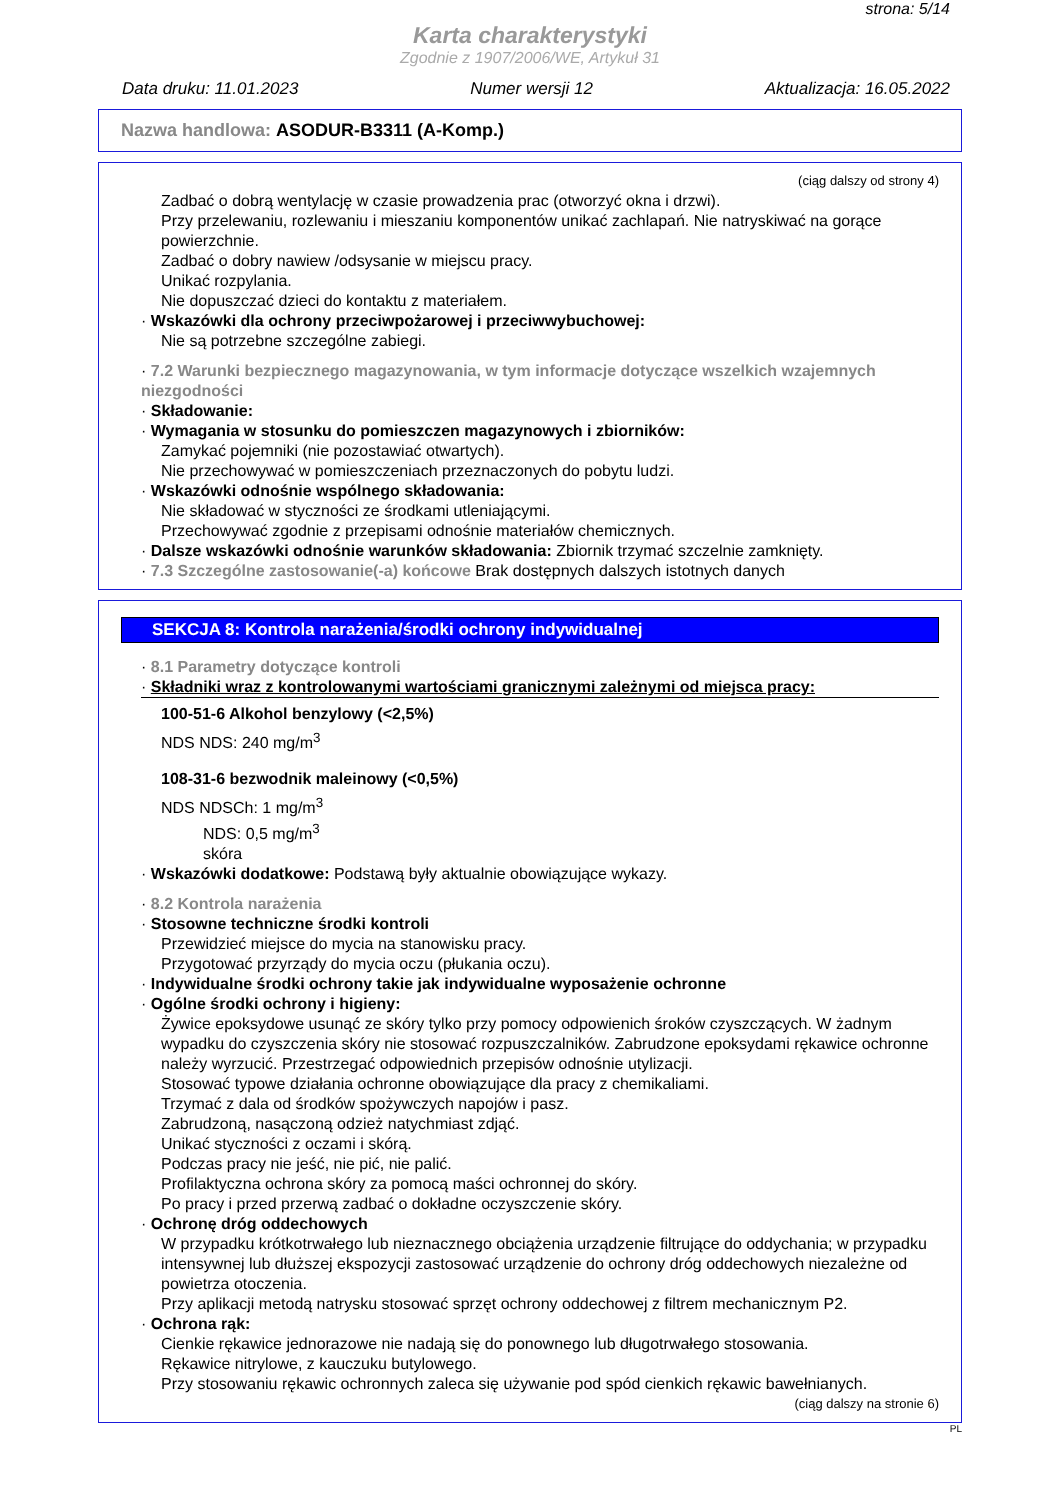strona: 5/14
Karta charakterystyki
Zgodnie z 1907/2006/WE, Artykuł 31
Data druku: 11.01.2023 Numer wersji 12 Aktualizacja: 16.05.2022
Nazwa handlowa: ASODUR-B3311 (A-Komp.)
(ciąg dalszy od strony 4)
Zadbać o dobrą wentylację w czasie prowadzenia prac (otworzyć okna i drzwi).
Przy przelewaniu, rozlewaniu i mieszaniu komponentów unikać zachlapań. Nie natryskiwać na gorące powierzchnie.
Zadbać o dobry nawiew /odsysanie w miejscu pracy.
Unikać rozpylania.
Nie dopuszczać dzieci do kontaktu z materiałem.
· Wskazówki dla ochrony przeciwpożarowej i przeciwwybuchowej:
Nie są potrzebne szczególne zabiegi.
· 7.2 Warunki bezpiecznego magazynowania, w tym informacje dotyczące wszelkich wzajemnych niezgodności
· Składowanie:
· Wymagania w stosunku do pomieszczen magazynowych i zbiorników:
Zamykać pojemniki (nie pozostawiać otwartych).
Nie przechowywać w pomieszczeniach przeznaczonych do pobytu ludzi.
· Wskazówki odnośnie wspólnego składowania:
Nie składować w styczności ze środkami utleniającymi.
Przechowywać zgodnie z przepisami odnośnie materiałów chemicznych.
· Dalsze wskazówki odnośnie warunków składowania: Zbiornik trzymać szczelnie zamknięty.
· 7.3 Szczególne zastosowanie(-a) końcowe Brak dostępnych dalszych istotnych danych
SEKCJA 8: Kontrola narażenia/środki ochrony indywidualnej
· 8.1 Parametry dotyczące kontroli
· Składniki wraz z kontrolowanymi wartościami granicznymi zależnymi od miejsca pracy:
100-51-6 Alkohol benzylowy (<2,5%)
NDS NDS: 240 mg/m<sup>3</sup>
108-31-6 bezwodnik maleinowy (<0,5%)
NDS NDSCh: 1 mg/m<sup>3</sup>
NDS: 0,5 mg/m<sup>3</sup>
skóra
· Wskazówki dodatkowe: Podstawą były aktualnie obowiązujące wykazy.
· 8.2 Kontrola narażenia
· Stosowne techniczne środki kontroli
Przewidzieć miejsce do mycia na stanowisku pracy.
Przygotować przyrządy do mycia oczu (płukania oczu).
· Indywidualne środki ochrony takie jak indywidualne wyposażenie ochronne
· Ogólne środki ochrony i higieny:
Żywice epoksydowe usunąć ze skóry tylko przy pomocy odpowienich śroków czyszczących. W żadnym wypadku do czyszczenia skóry nie stosować rozpuszczalników. Zabrudzone epoksydami rękawice ochronne należy wyrzucić. Przestrzegać odpowiednich przepisów odnośnie utylizacji.
Stosować typowe działania ochronne obowiązujące dla pracy z chemikaliami.
Trzymać z dala od środków spożywczych napojów i pasz.
Zabrudzoną, nasączoną odzież natychmiast zdjąć.
Unikać styczności z oczami i skórą.
Podczas pracy nie jeść, nie pić, nie palić.
Profilaktyczna ochrona skóry za pomocą maści ochronnej do skóry.
Po pracy i przed przerwą zadbać o dokładne oczyszczenie skóry.
· Ochronę dróg oddechowych
W przypadku krótkotrwałego lub nieznacznego obciążenia urządzenie filtrujące do oddychania; w przypadku intensywnej lub dłuższej ekspozycji zastosować urządzenie do ochrony dróg oddechowych niezależne od powietrza otoczenia.
Przy aplikacji metodą natrysku stosować sprzęt ochrony oddechowej z filtrem mechanicznym P2.
· Ochrona rąk:
Cienkie rękawice jednorazowe nie nadają się do ponownego lub długotrwałego stosowania.
Rękawice nitrylowe, z kauczuku butylowego.
Przy stosowaniu rękawic ochronnych zaleca się używanie pod spód cienkich rękawic bawełnianych.
(ciąg dalszy na stronie 6)
PL